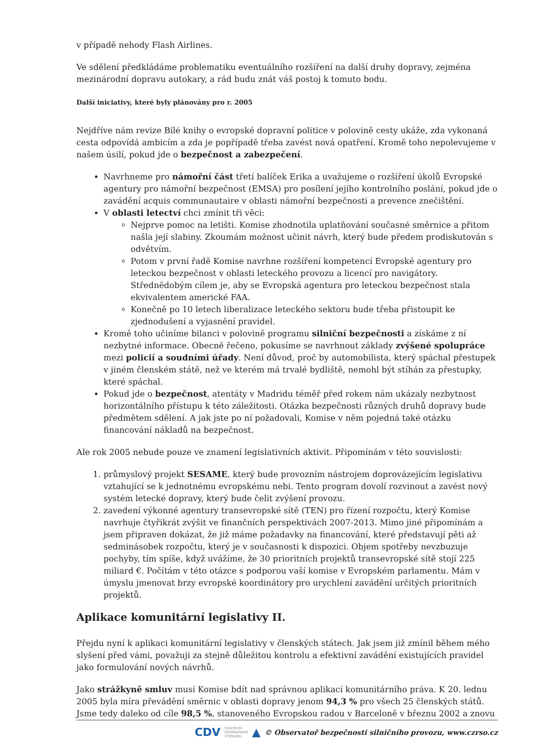v případě nehody Flash Airlines.
Ve sdělení předkládáme problematiku eventuálního rozšíření na další druhy dopravy, zejména mezinárodní dopravu autokary, a rád budu znát váš postoj k tomuto bodu.
Další iniciativy, které byly plánovány pro r. 2005
Nejdříve nám revize Bílé knihy o evropské dopravní politice v polovině cesty ukáže, zda vykonaná cesta odpovídá ambicím a zda je popřípadě třeba zavést nová opatření. Kromě toho nepolevujeme v našem úsilí, pokud jde o bezpečnost a zabezpečení.
Navrhneme pro námořní část třetí balíček Erika a uvažujeme o rozšíření úkolů Evropské agentury pro námořní bezpečnost (EMSA) pro posílení jejího kontrolního poslání, pokud jde o zavádění acquis communautaire v oblasti námořní bezpečnosti a prevence znečištění.
V oblasti letectví chci zmínit tři věci:
Nejprve pomoc na letišti. Komise zhodnotila uplatňování současné směrnice a přitom našla její slabiny. Zkoumám možnost učinit návrh, který bude předem prodiskutován s odvětvím.
Potom v první řadě Komise navrhne rozšíření kompetencí Evropské agentury pro leteckou bezpečnost v oblasti leteckého provozu a licencí pro navigátory. Střednědobým cílem je, aby se Evropská agentura pro leteckou bezpečnost stala ekvivalentem americké FAA.
Konečně po 10 letech liberalizace leteckého sektoru bude třeba přistoupit ke zjednodušení a vyjasnění pravidel.
Kromě toho učiníme bilanci v polovině programu silniční bezpečnosti a získáme z ní nezbytné informace. Obecně řečeno, pokusíme se navrhnout základy zvýšené spolupráce mezi policií a soudními úřady. Není důvod, proč by automobilista, který spáchal přestupek v jiném členském státě, než ve kterém má trvalé bydliště, nemohl být stíhán za přestupky, které spáchal.
Pokud jde o bezpečnost, atentáty v Madridu téměř před rokem nám ukázaly nezbytnost horizontálního přístupu k této záležitosti. Otázka bezpečnosti různých druhů dopravy bude předmětem sdělení. A jak jste po ní požadovali, Komise v něm pojedná také otázku financování nákladů na bezpečnost.
Ale rok 2005 nebude pouze ve znamení legislativních aktivit. Připomínám v této souvislosti:
1. průmyslový projekt SESAME, který bude provozním nástrojem doprovázejícím legislativu vztahující se k jednotnému evropskému nebi. Tento program dovolí rozvinout a zavést nový systém letecké dopravy, který bude čelit zvýšení provozu.
2. zavedení výkonné agentury transevropské sítě (TEN) pro řízení rozpočtu, který Komise navrhuje čtyřikrát zvýšit ve finančních perspektivách 2007-2013. Mimo jiné připomínám a jsem připraven dokázat, že již máme požadavky na financování, které představují pěti až sedminásobek rozpočtu, který je v současnosti k dispozici. Objem spotřeby nevzbuzuje pochyby, tím spíše, když uvážíme, že 30 prioritních projektů transevropské sítě stojí 225 miliard €. Počítám v této otázce s podporou vaší komise v Evropském parlamentu. Mám v úmyslu jmenovat brzy evropské koordinátory pro urychlení zavádění určitých prioritních projektů.
Aplikace komunitární legislativy II.
Přejdu nyní k aplikaci komunitární legislativy v členských státech. Jak jsem již zmínil během mého slyšení před vámi, považuji za stejně důležitou kontrolu a efektivní zavádění existujících pravidel jako formulování nových návrhů.
Jako strážkyně smluv musí Komise bdít nad správnou aplikací komunitárního práva. K 20. lednu 2005 byla míra převádění směrnic v oblasti dopravy jenom 94,3 % pro všech 25 členských států. Jsme tedy daleko od cíle 98,5 %, stanoveného Evropskou radou v Barceloně v březnu 2002 a znovu
CDV CENTRUM
DOPRAVNÍHO
VÝZKUMU ▲ © Observatoř bezpečnosti silničního provozu, www.czrso.cz